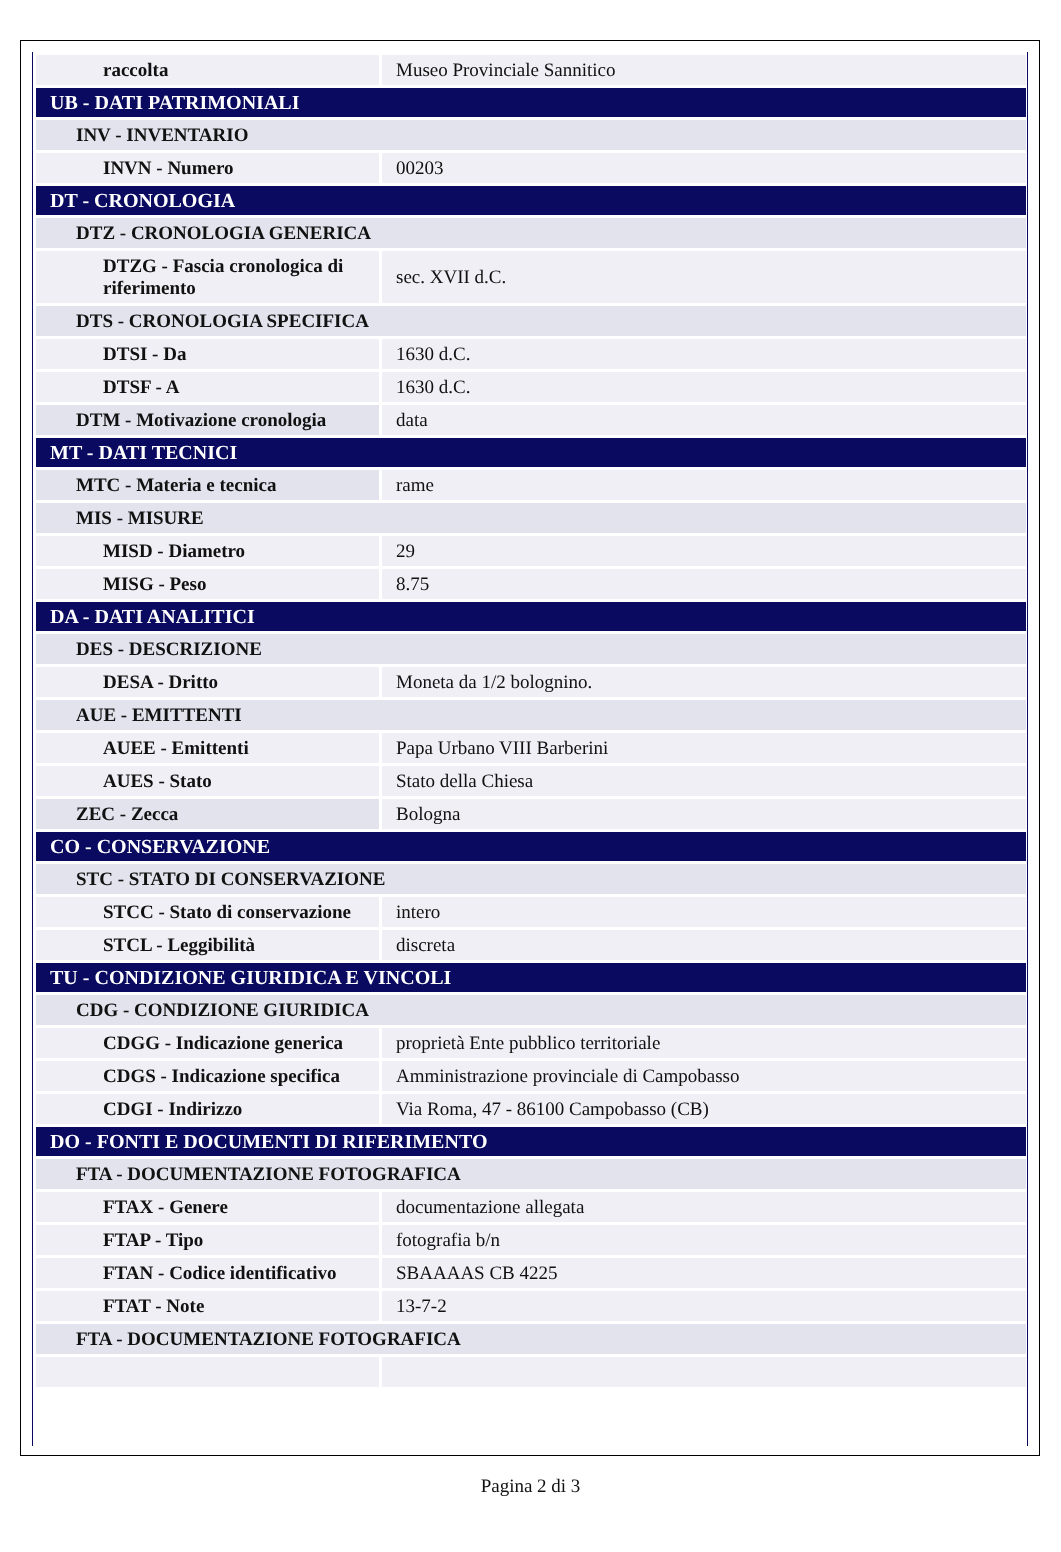| raccolta | Museo Provinciale Sannitico |
| UB - DATI PATRIMONIALI | |
| INV - INVENTARIO | |
| INVN - Numero | 00203 |
| DT - CRONOLOGIA | |
| DTZ - CRONOLOGIA GENERICA | |
| DTZG - Fascia cronologica di riferimento | sec. XVII d.C. |
| DTS - CRONOLOGIA SPECIFICA | |
| DTSI - Da | 1630 d.C. |
| DTSF - A | 1630 d.C. |
| DTM - Motivazione cronologia | data |
| MT - DATI TECNICI | |
| MTC - Materia e tecnica | rame |
| MIS - MISURE | |
| MISD - Diametro | 29 |
| MISG - Peso | 8.75 |
| DA - DATI ANALITICI | |
| DES - DESCRIZIONE | |
| DESA - Dritto | Moneta da 1/2 bolognino. |
| AUE - EMITTENTI | |
| AUEE - Emittenti | Papa Urbano VIII Barberini |
| AUES - Stato | Stato della Chiesa |
| ZEC - Zecca | Bologna |
| CO - CONSERVAZIONE | |
| STC - STATO DI CONSERVAZIONE | |
| STCC - Stato di conservazione | intero |
| STCL - Leggibilità | discreta |
| TU - CONDIZIONE GIURIDICA E VINCOLI | |
| CDG - CONDIZIONE GIURIDICA | |
| CDGG - Indicazione generica | proprietà Ente pubblico territoriale |
| CDGS - Indicazione specifica | Amministrazione provinciale di Campobasso |
| CDGI - Indirizzo | Via Roma, 47 - 86100 Campobasso (CB) |
| DO - FONTI E DOCUMENTI DI RIFERIMENTO | |
| FTA - DOCUMENTAZIONE FOTOGRAFICA | |
| FTAX - Genere | documentazione allegata |
| FTAP - Tipo | fotografia b/n |
| FTAN - Codice identificativo | SBAAAAS CB 4225 |
| FTAT - Note | 13-7-2 |
| FTA - DOCUMENTAZIONE FOTOGRAFICA | |
Pagina 2 di 3